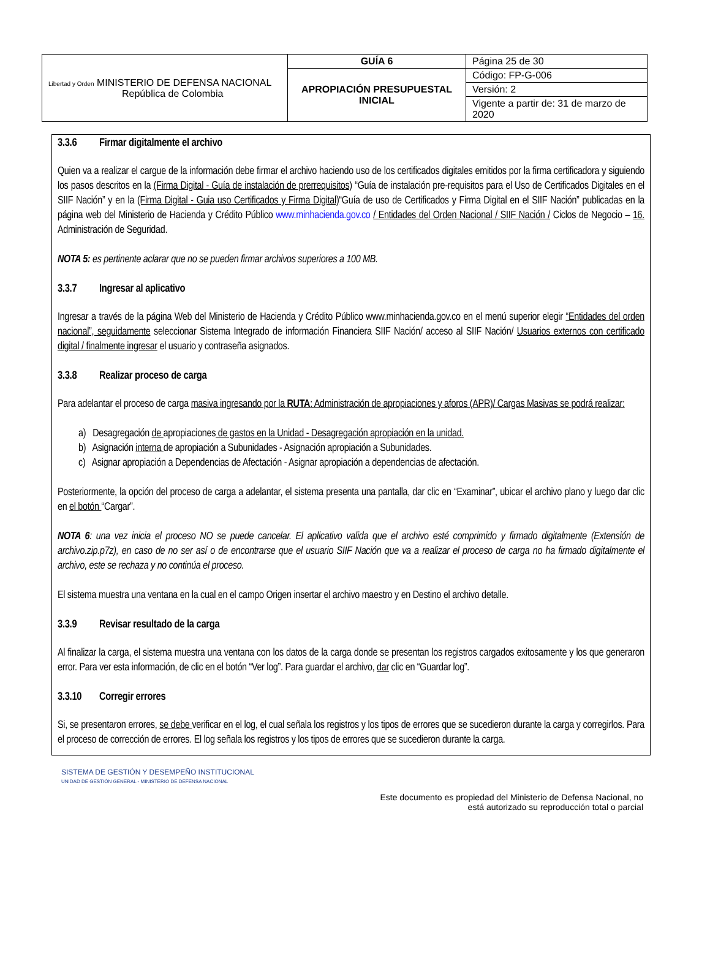| Libertad y Orden MINISTERIO DE DEFENSA NACIONAL República de Colombia | GUÍA 6 | Página 25 de 30 |
| | APROPIACIÓN PRESUPUESTAL INICIAL | Código: FP-G-006 |
| | | Versión: 2 |
| | | Vigente a partir de: 31 de marzo de 2020 |
3.3.6 Firmar digitalmente el archivo
Quien va a realizar el cargue de la información debe firmar el archivo haciendo uso de los certificados digitales emitidos por la firma certificadora y siguiendo los pasos descritos en la (Firma Digital - Guía de instalación de prerrequisitos) “Guía de instalación pre-requisitos para el Uso de Certificados Digitales en el SIIF Nación” y en la (Firma Digital - Guia uso Certificados y Firma Digital)“Guía de uso de Certificados y Firma Digital en el SIIF Nación” publicadas en la página web del Ministerio de Hacienda y Crédito Público www.minhacienda.gov.co / Entidades del Orden Nacional / SIIF Nación / Ciclos de Negocio – 16. Administración de Seguridad.
NOTA 5: es pertinente aclarar que no se pueden firmar archivos superiores a 100 MB.
3.3.7 Ingresar al aplicativo
Ingresar a través de la página Web del Ministerio de Hacienda y Crédito Público www.minhacienda.gov.co en el menú superior elegir “Entidades del orden nacional”, seguidamente seleccionar Sistema Integrado de información Financiera SIIF Nación/ acceso al SIIF Nación/ Usuarios externos con certificado digital / finalmente ingresar el usuario y contraseña asignados.
3.3.8 Realizar proceso de carga
Para adelantar el proceso de carga masiva ingresando por la RUTA: Administración de apropiaciones y aforos (APR)/ Cargas Masivas se podrá realizar:
a) Desagregación de apropiaciones de gastos en la Unidad - Desagregación apropiación en la unidad.
b) Asignación interna de apropiación a Subunidades - Asignación apropiación a Subunidades.
c) Asignar apropiación a Dependencias de Afectación - Asignar apropiación a dependencias de afectación.
Posteriormente, la opción del proceso de carga a adelantar, el sistema presenta una pantalla, dar clic en “Examinar”, ubicar el archivo plano y luego dar clic en el botón “Cargar”.
NOTA 6: una vez inicia el proceso NO se puede cancelar. El aplicativo valida que el archivo esté comprimido y firmado digitalmente (Extensión de archivo.zip.p7z), en caso de no ser así o de encontrarse que el usuario SIIF Nación que va a realizar el proceso de carga no ha firmado digitalmente el archivo, este se rechaza y no continúa el proceso.
El sistema muestra una ventana en la cual en el campo Origen insertar el archivo maestro y en Destino el archivo detalle.
3.3.9 Revisar resultado de la carga
Al finalizar la carga, el sistema muestra una ventana con los datos de la carga donde se presentan los registros cargados exitosamente y los que generaron error. Para ver esta información, de clic en el botón “Ver log”. Para guardar el archivo, dar clic en “Guardar log”.
3.3.10 Corregir errores
Si, se presentaron errores, se debe verificar en el log, el cual señala los registros y los tipos de errores que se sucedieron durante la carga y corregirlos. Para el proceso de corrección de errores. El log señala los registros y los tipos de errores que se sucedieron durante la carga.
SISTEMA DE GESTIÓN Y DESEMPEÑO INSTITUCIONAL
UNIDAD DE GESTIÓN GENERAL - MINISTERIO DE DEFENSA NACIONAL
Este documento es propiedad del Ministerio de Defensa Nacional, no
está autorizado su reproducción total o parcial